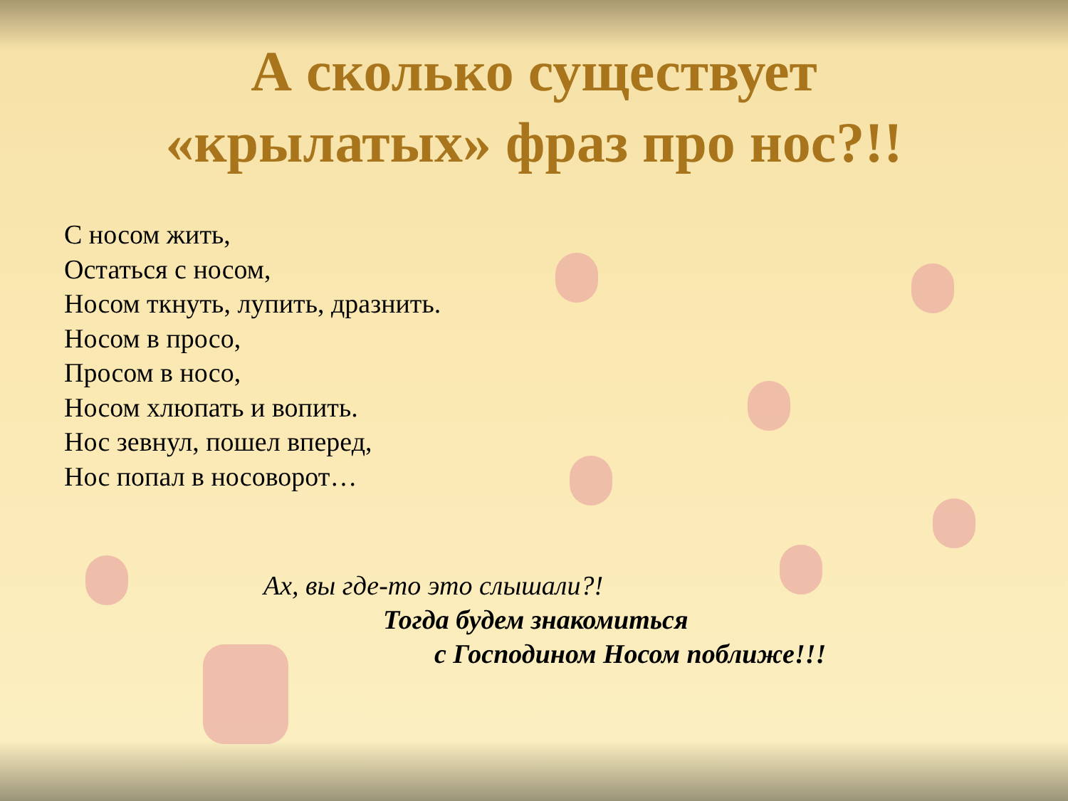А сколько существует
«крылатых» фраз про нос?!!
С носом жить,
Остаться с носом,
Носом ткнуть, лупить, дразнить.
Носом в просо,
Просом в носо,
Носом хлюпать и вопить.
Нос зевнул, пошел вперед,
Нос попал в носоворот…
Ах, вы где-то это слышали?!
Тогда будем знакомиться
с Господином Носом поближе!!!